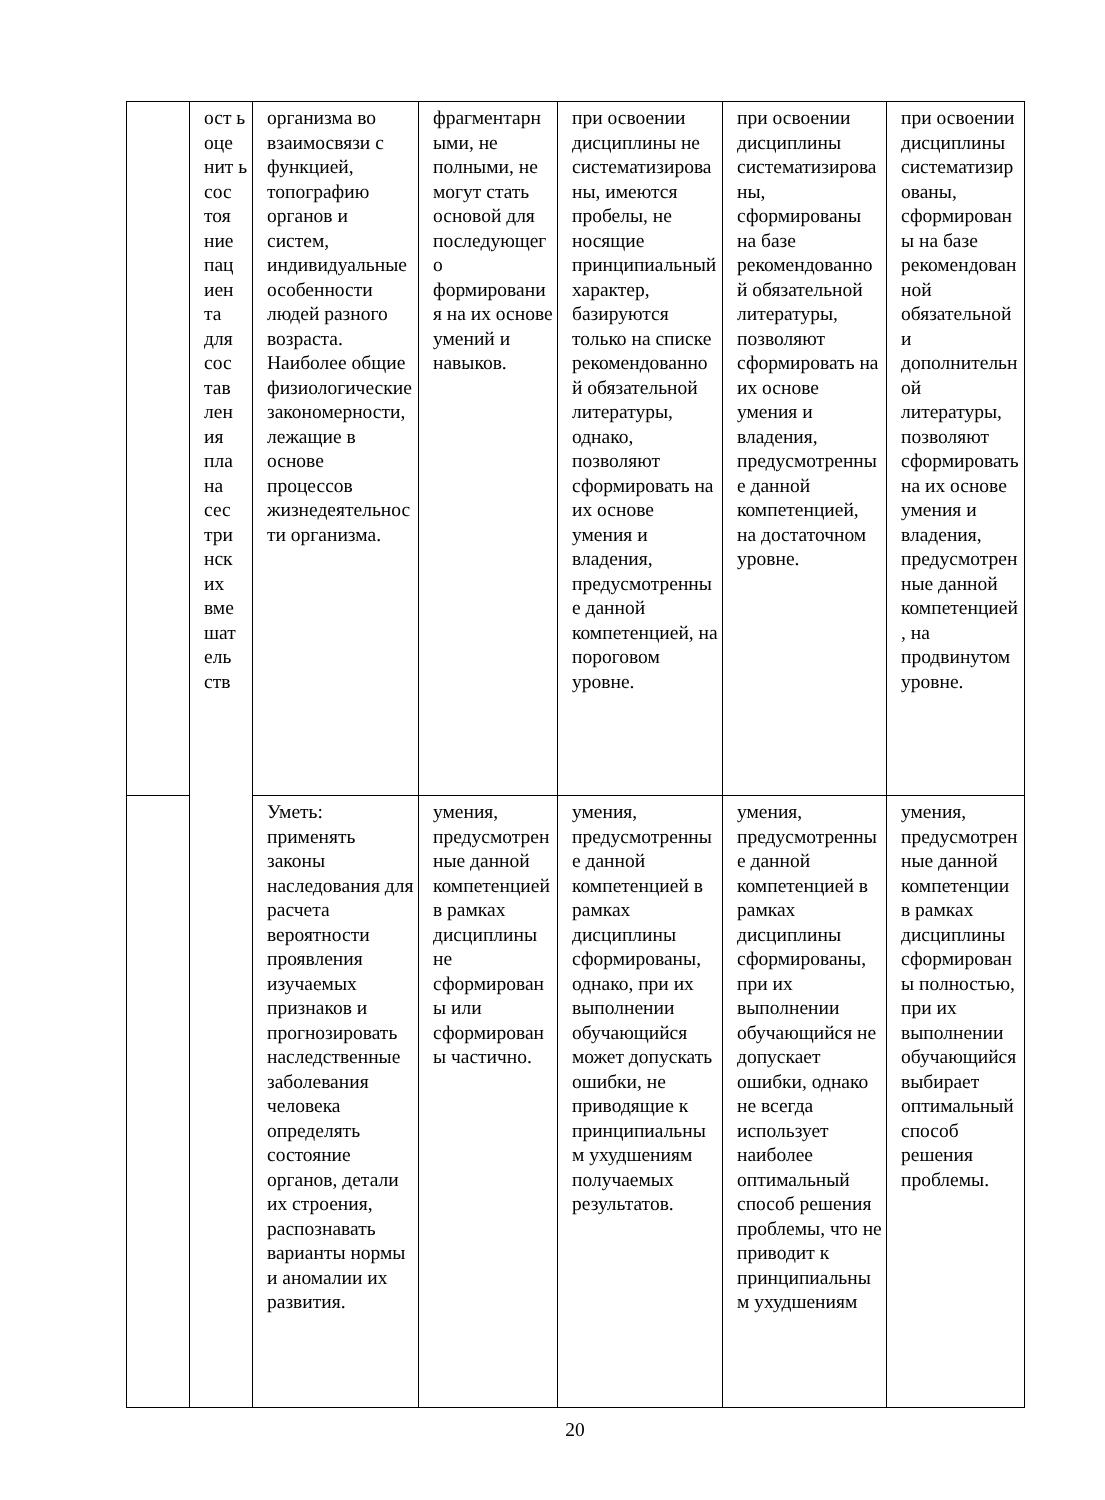| | ост ь оце нит ь сос тоя ние пац иен та для сос тав лен ия пла на сес три нск их вме шат ель ств | организма во взаимосвязи с функцией, топографию органов и систем, индивидуальные особенности людей разного возраста. Наиболее общие физиологические закономерности, лежащие в основе процессов жизнедеятельности организма. | фрагментарными, не полными, не могут стать основой для последующего формирования на их основе умений и навыков. | при освоении дисциплины не систематизированы, имеются пробелы, не носящие принципиальный характер, базируются только на списке рекомендованной обязательной литературы, однако, позволяют сформировать на их основе умения и владения, предусмотренные данной компетенцией, на пороговом уровне. | при освоении дисциплины систематизированы, сформированы на базе рекомендованной обязательной литературы, позволяют сформировать на их основе умения и владения, предусмотренные данной компетенцией, на достаточном уровне. | при освоении дисциплины систематизированы, сформированы на базе рекомендованной обязательной и дополнительной литературы, позволяют сформировать на их основе умения и владения, предусмотренные данной компетенцией, на продвинутом уровне. |
| | | Уметь: применять законы наследования для расчета вероятности проявления изучаемых признаков и прогнозировать наследственные заболевания человека определять состояние органов, детали их строения, распознавать варианты нормы и аномалии их развития. | умения, предусмотренные данной компетенцией в рамках дисциплины не сформированы или сформированы частично. | умения, предусмотренные данной компетенцией в рамках дисциплины сформированы, однако, при их выполнении обучающийся может допускать ошибки, не приводящие к принципиальным ухудшениям получаемых результатов. | умения, предусмотренные данной компетенцией в рамках дисциплины сформированы, при их выполнении обучающийся не допускает ошибки, однако не всегда использует наиболее оптимальный способ решения проблемы, что не приводит к принципиальным ухудшениям | умения, предусмотренные данной компетенции в рамках дисциплины сформированы полностью, при их выполнении обучающийся выбирает оптимальный способ решения проблемы. |
20